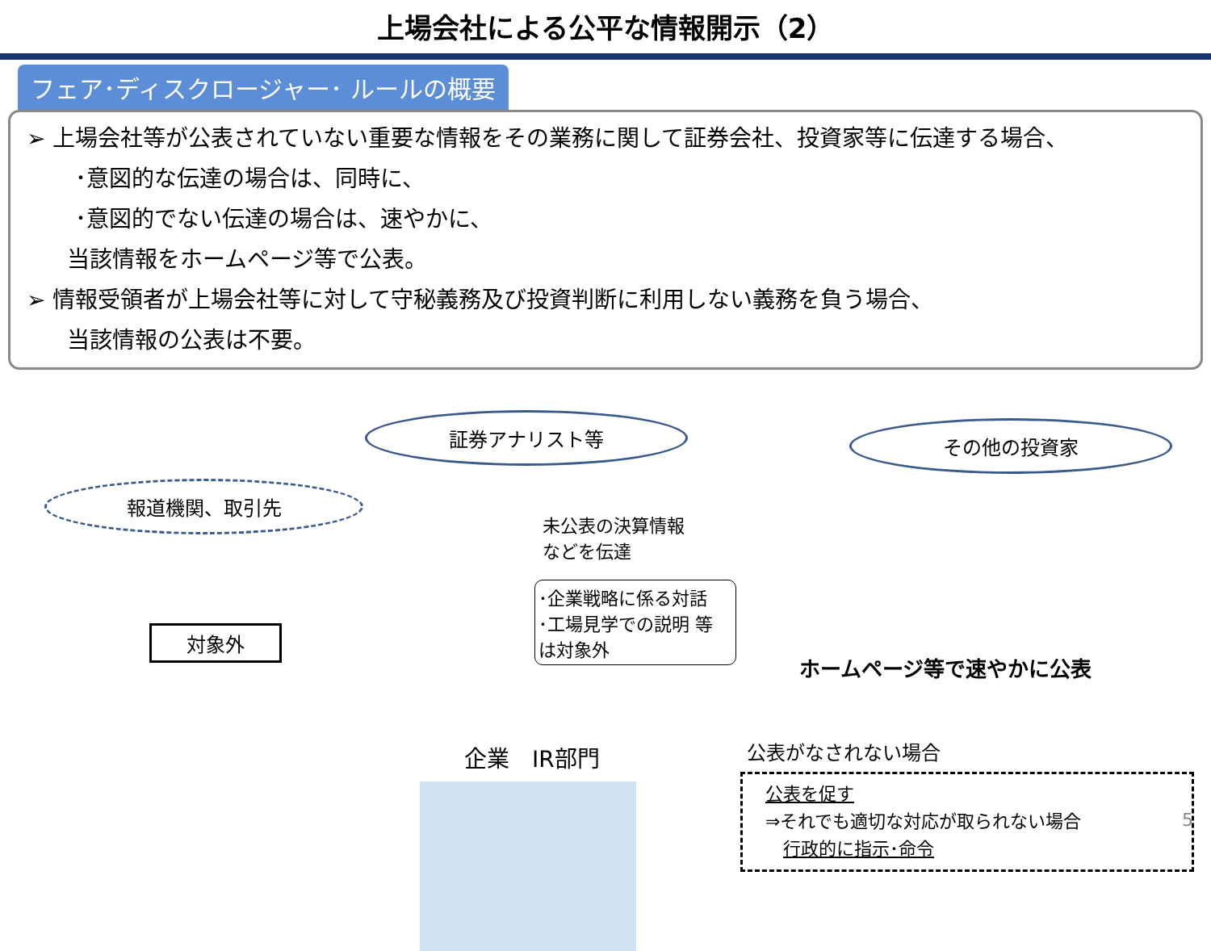上場会社による公平な情報開示（2）
フェア･ディスクロージャー･ ルールの概要
➢ 上場会社等が公表されていない重要な情報をその業務に関して証券会社、投資家等に伝達する場合、
･意図的な伝達の場合は、同時に、
･意図的でない伝達の場合は、速やかに、
当該情報をホームページ等で公表。
➢ 情報受領者が上場会社等に対して守秘義務及び投資判断に利用しない義務を負う場合、
当該情報の公表は不要。
報道機関、取引先
対象外
証券アナリスト等
未公表の決算情報などを伝達
･企業戦略に係る対話
･工場見学での説明 等
は対象外
企業　IR部門
その他の投資家
ホームページ等で速やかに公表
公表がなされない場合
公表を促す
⇒それでも適切な対応が取られない場合
　行政的に指示･命令
5